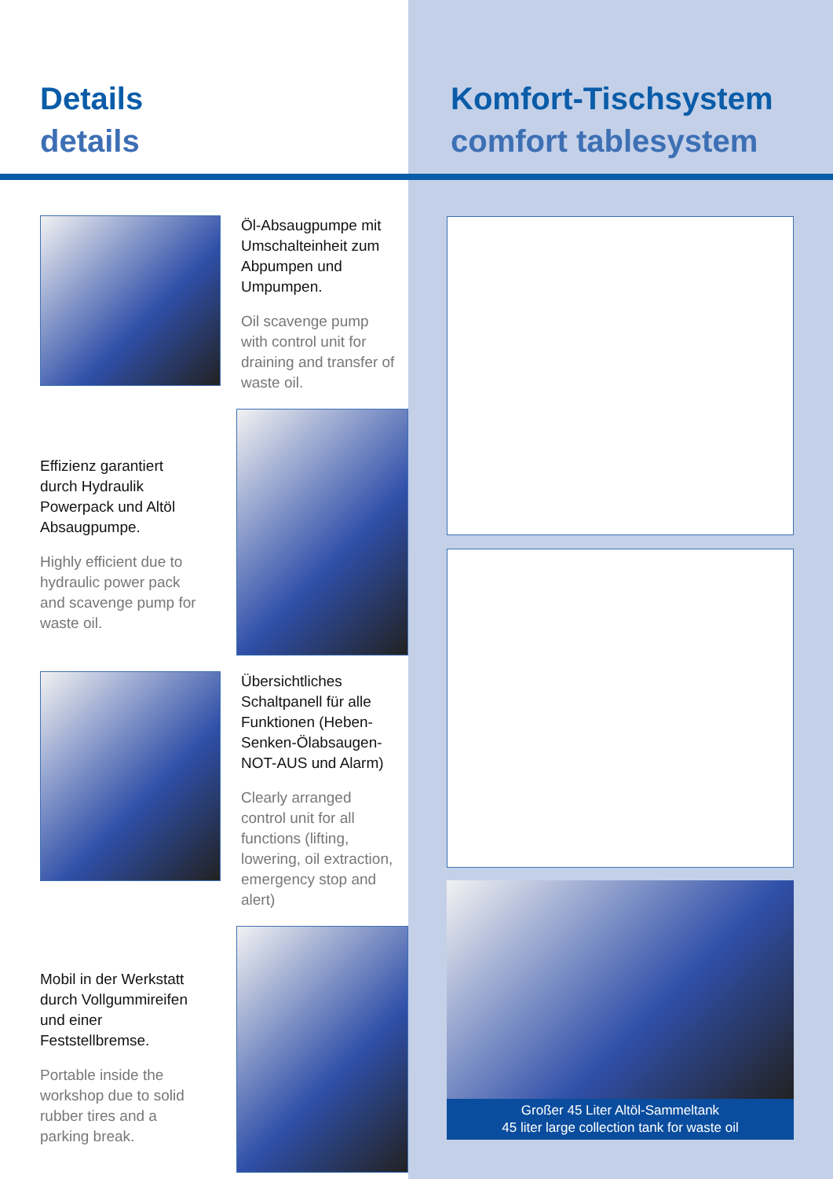Details
details
Öl-Absaugpumpe mit Umschalteinheit zum Abpumpen und Umpumpen.
Oil scavenge pump with control unit for draining and transfer of waste oil.
Effizienz garantiert durch Hydraulik Powerpack und Altöl Absaugpumpe.
Highly efficient due to hydraulic power pack and scavenge pump for waste oil.
Übersichtliches Schaltpanell für alle Funktionen (Heben-Senken-Ölabsaugen-NOT-AUS und Alarm)
Clearly arranged control unit for all functions (lifting, lowering, oil extraction, emergency stop and alert)
Mobil in der Werkstatt durch Vollgummireifen und einer Feststellbremse.
Portable inside the workshop due to solid rubber tires and a parking break.
Komfort-Tischsystem
comfort tablesystem
Großer 45 Liter Altöl-Sammeltank
45 liter large collection tank for waste oil